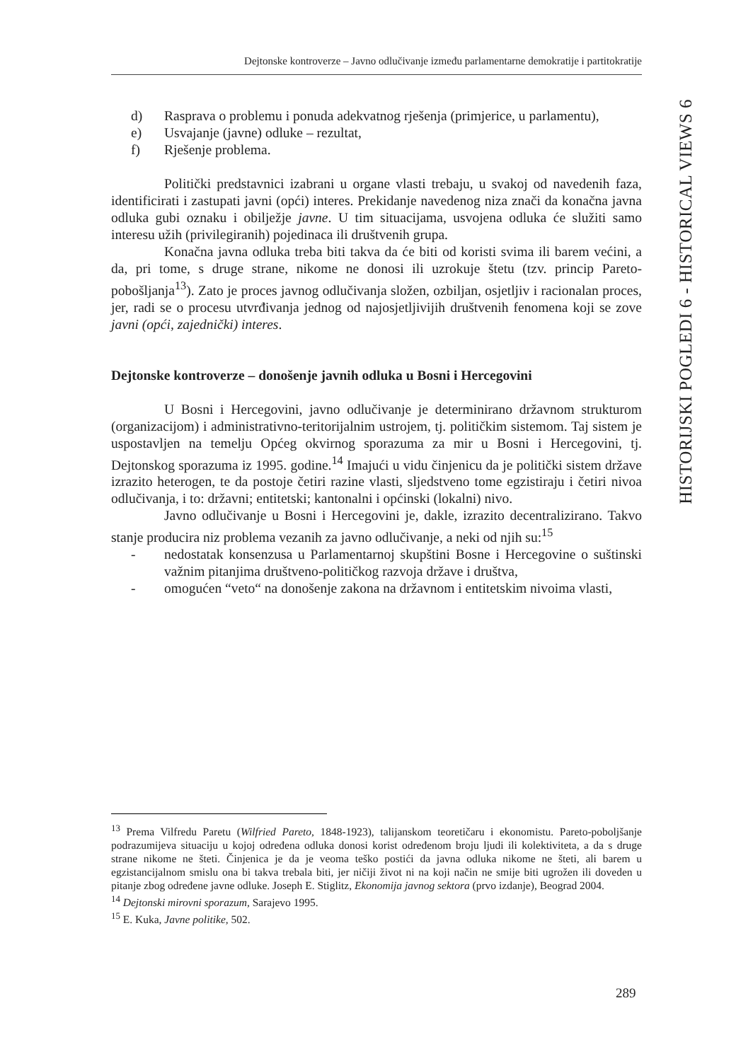Dejtonske kontroverze – Javno odlučivanje između parlamentarne demokratije i partitokratije
HISTORIJSKI POGLEDI 6 - HISTORICAL VIEWS 6
d) Rasprava o problemu i ponuda adekvatnog rješenja (primjerice, u parlamentu),
e) Usvajanje (javne) odluke – rezultat,
f) Rješenje problema.
Politički predstavnici izabrani u organe vlasti trebaju, u svakoj od navedenih faza, identificirati i zastupati javni (opći) interes. Prekidanje navedenog niza znači da konačna javna odluka gubi oznaku i obilježje javne. U tim situacijama, usvojena odluka će služiti samo interesu užih (privilegiranih) pojedinaca ili društvenih grupa.
Konačna javna odluka treba biti takva da će biti od koristi svima ili barem većini, a da, pri tome, s druge strane, nikome ne donosi ili uzrokuje štetu (tzv. princip Pareto-pobošljanja<sup>13</sup>). Zato je proces javnog odlučivanja složen, ozbiljan, osjetljiv i racionalan proces, jer, radi se o procesu utvrđivanja jednog od najosjetljivijih društvenih fenomena koji se zove javni (opći, zajednički) interes.
Dejtonske kontroverze – donošenje javnih odluka u Bosni i Hercegovini
U Bosni i Hercegovini, javno odlučivanje je determinirano državnom strukturom (organizacijom) i administrativno-teritorijalnim ustrojem, tj. političkim sistemom. Taj sistem je uspostavljen na temelju Općeg okvirnog sporazuma za mir u Bosni i Hercegovini, tj. Dejtonskog sporazuma iz 1995. godine.<sup>14</sup> Imajući u vidu činjenicu da je politički sistem države izrazito heterogen, te da postoje četiri razine vlasti, sljedstveno tome egzistiraju i četiri nivoa odlučivanja, i to: državni; entitetski; kantonalni i općinski (lokalni) nivo.
Javno odlučivanje u Bosni i Hercegovini je, dakle, izrazito decentralizirano. Takvo stanje producira niz problema vezanih za javno odlučivanje, a neki od njih su:<sup>15</sup>
- nedostatak konsenzusa u Parlamentarnoj skupštini Bosne i Hercegovine o suštinski važnim pitanjima društveno-političkog razvoja države i društva,
- omogućen “veto“ na donošenje zakona na državnom i entitetskim nivoima vlasti,
<sup>13</sup> Prema Vilfredu Paretu (Wilfried Pareto, 1848-1923), talijanskom teoretičaru i ekonomistu. Pareto-poboljšanje podrazumijeva situaciju u kojoj određena odluka donosi korist određenom broju ljudi ili kolektiviteta, a da s druge strane nikome ne šteti. Činjenica je da je veoma teško postići da javna odluka nikome ne šteti, ali barem u egzistancijalnom smislu ona bi takva trebala biti, jer ničiji život ni na koji način ne smije biti ugrožen ili doveden u pitanje zbog određene javne odluke. Joseph E. Stiglitz, Ekonomija javnog sektora (prvo izdanje), Beograd 2004.
<sup>14</sup> Dejtonski mirovni sporazum, Sarajevo 1995.
<sup>15</sup> E. Kuka, Javne politike, 502.
289